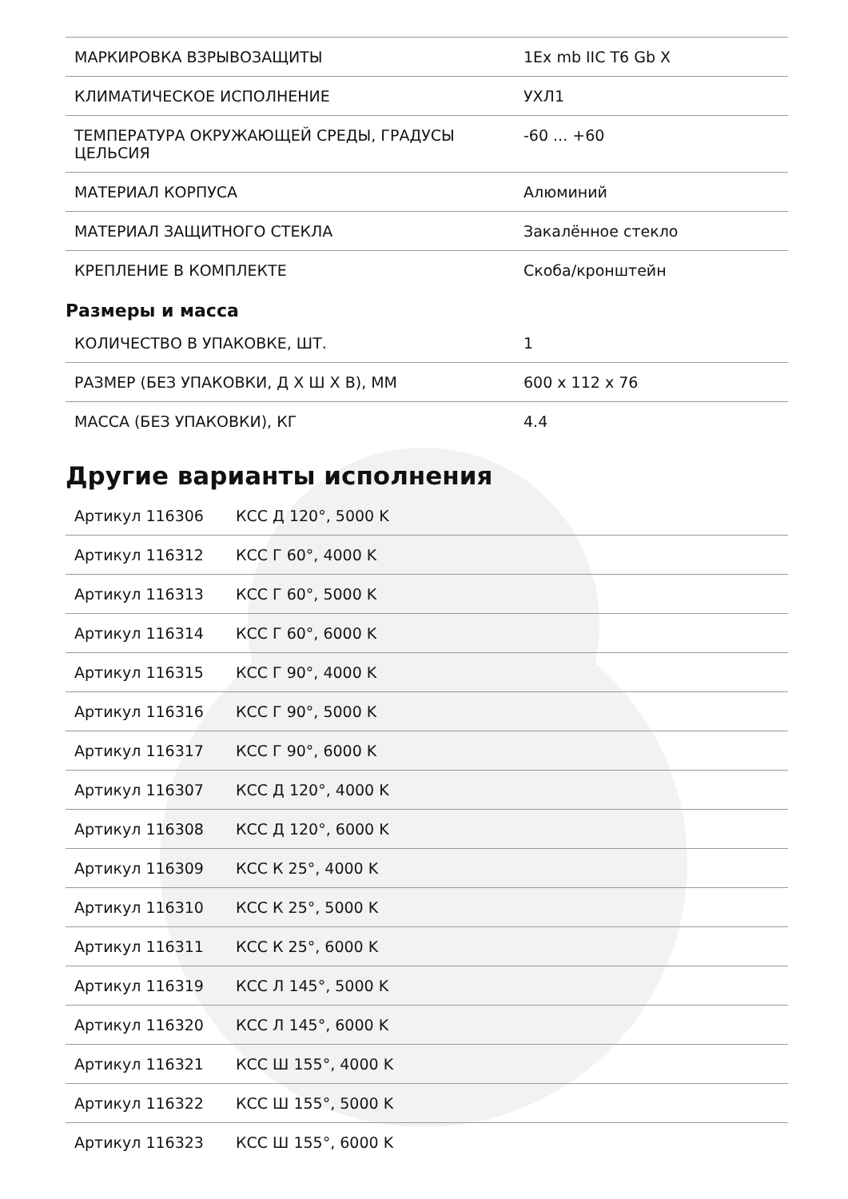| МАРКИРОВКА ВЗРЫВОЗАЩИТЫ | 1Ex mb IIC T6 Gb X |
| КЛИМАТИЧЕСКОЕ ИСПОЛНЕНИЕ | УХЛ1 |
| ТЕМПЕРАТУРА ОКРУЖАЮЩЕЙ СРЕДЫ, ГРАДУСЫ ЦЕЛЬСИЯ | -60 ... +60 |
| МАТЕРИАЛ КОРПУСА | Алюминий |
| МАТЕРИАЛ ЗАЩИТНОГО СТЕКЛА | Закалённое стекло |
| КРЕПЛЕНИЕ В КОМПЛЕКТЕ | Скоба/кронштейн |
Размеры и масса
| КОЛИЧЕСТВО В УПАКОВКЕ, ШТ. | 1 |
| РАЗМЕР (БЕЗ УПАКОВКИ, Д Х Ш Х В), ММ | 600 x 112 x 76 |
| МАССА (БЕЗ УПАКОВКИ), КГ | 4.4 |
Другие варианты исполнения
| Артикул 116306 | КСС Д 120°, 5000 K |
| Артикул 116312 | КСС Г 60°, 4000 K |
| Артикул 116313 | КСС Г 60°, 5000 K |
| Артикул 116314 | КСС Г 60°, 6000 K |
| Артикул 116315 | КСС Г 90°, 4000 K |
| Артикул 116316 | КСС Г 90°, 5000 K |
| Артикул 116317 | КСС Г 90°, 6000 K |
| Артикул 116307 | КСС Д 120°, 4000 K |
| Артикул 116308 | КСС Д 120°, 6000 K |
| Артикул 116309 | КСС К 25°, 4000 K |
| Артикул 116310 | КСС К 25°, 5000 K |
| Артикул 116311 | КСС К 25°, 6000 K |
| Артикул 116319 | КСС Л 145°, 5000 K |
| Артикул 116320 | КСС Л 145°, 6000 K |
| Артикул 116321 | КСС Ш 155°, 4000 K |
| Артикул 116322 | КСС Ш 155°, 5000 K |
| Артикул 116323 | КСС Ш 155°, 6000 K |